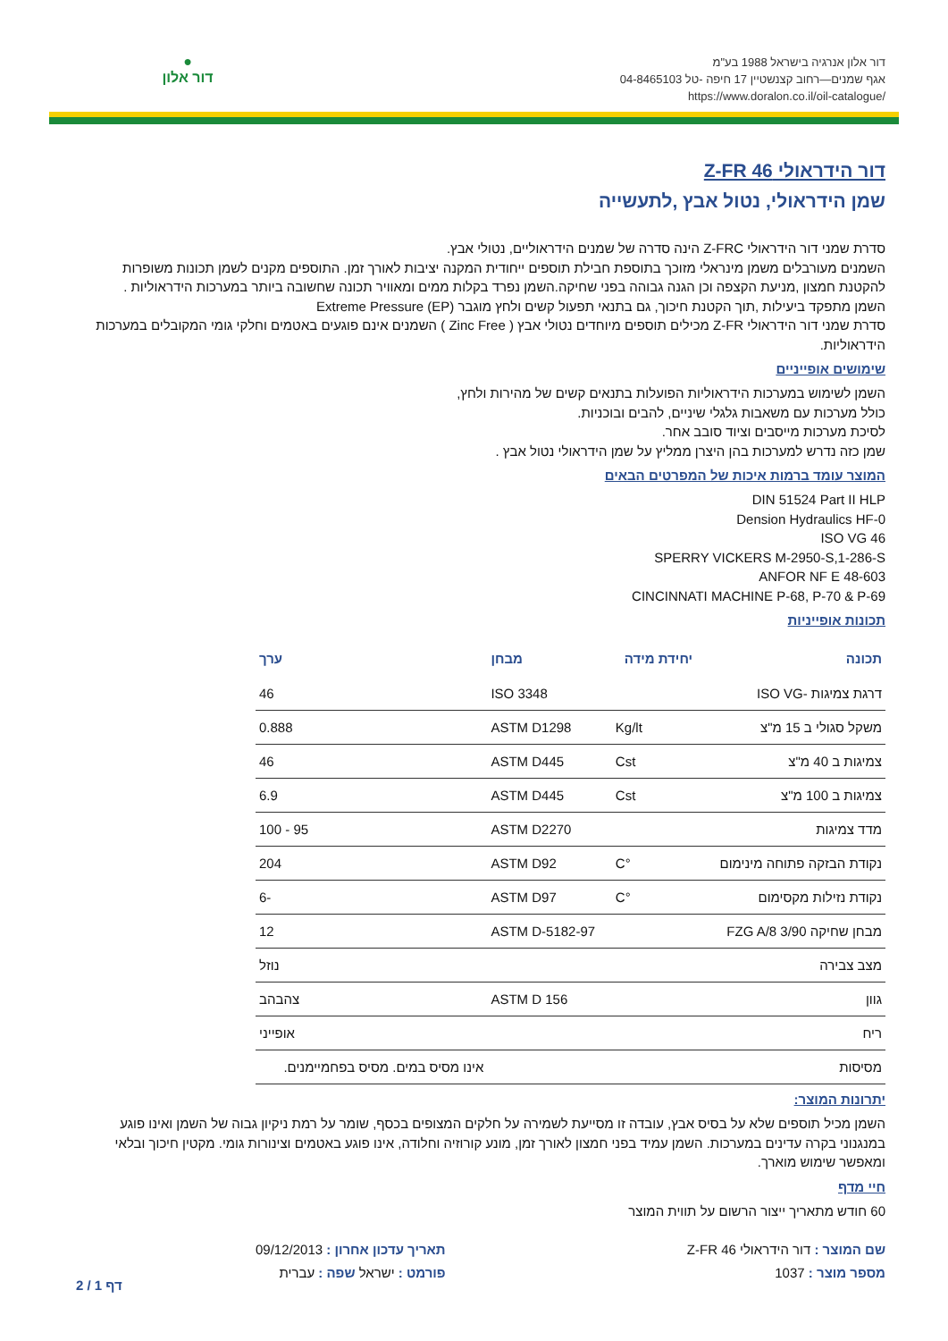דור אלון אנרגיה בישראל 1988 בע"מ
אגף שמנים—רחוב קצנשטיין 17 חיפה -טל 04-8465103
https://www.doralon.co.il/oil-catalogue/
●
דור אלון
דור הידראולי Z-FR 46
שמן הידראולי, נטול אבץ ,לתעשייה
סדרת שמני דור הידראולי Z-FRC הינה סדרה של שמנים הידראוליים, נטולי אבץ.
השמנים מעורבלים משמן מינראלי מזוכך בתוספת חבילת תוספים ייחודית המקנה יציבות לאורך זמן. התוספים מקנים לשמן תכונות משופרות להקטנת חמצון ,מניעת הקצפה וכן הגנה גבוהה בפני שחיקה.השמן נפרד בקלות ממים ומאוויר תכונה שחשובה ביותר במערכות הידראוליות .
השמן מתפקד ביעילות ,תוך הקטנת חיכוך, גם בתנאי תפעול קשים ולחץ מוגבר Extreme Pressure (EP)
סדרת שמני דור הידראולי Z-FR מכילים תוספים מיוחדים נטולי אבץ ( Zinc Free ) השמנים אינם פוגעים באטמים וחלקי גומי המקובלים במערכות הידראוליות.
שימושים אופייניים
השמן לשימוש במערכות הידראוליות הפועלות בתנאים קשים של מהירות ולחץ,
כולל מערכות עם משאבות גלגלי שיניים, להבים ובוכניות.
לסיכת מערכות מייסבים וציוד סובב אחר.
שמן כזה נדרש למערכות בהן היצרן ממליץ על שמן הידראולי נטול אבץ .
המוצר עומד ברמות איכות של המפרטים הבאים
DIN 51524 Part II HLP
Dension Hydraulics HF-0
ISO VG 46
SPERRY VICKERS M-2950-S,1-286-S
ANFOR NF E 48-603
CINCINNATI MACHINE P-68, P-70 & P-69
תכונות אופייניות
| תכונה | יחידת מידה | מבחן | ערך |
| --- | --- | --- | --- |
| דרגת צמיגות -ISO VG | | ISO 3348 | 46 |
| משקל סגולי ב 15 מ"צ | Kg/lt | ASTM D1298 | 0.888 |
| צמיגות ב 40 מ"צ | Cst | ASTM D445 | 46 |
| צמיגות ב 100 מ"צ | Cst | ASTM D445 | 6.9 |
| מדד צמיגות | | ASTM D2270 | 95 - 100 |
| נקודת הבזקה פתוחה מינימום | °C | ASTM D92 | 204 |
| נקודת נזילות מקסימום | °C | ASTM D97 | -6 |
| מבחן שחיקה FZG A/8 3/90 | | ASTM D-5182-97 | 12 |
| מצב צבירה | | | נוזל |
| גוון | | ASTM D 156 | צהבהב |
| ריח | | | אופייני |
| מסיסות | | | אינו מסיס במים. מסיס בפחמיימנים. |
יתרונות המוצר:
השמן מכיל תוספים שלא על בסיס אבץ, עובדה זו מסייעת לשמירה על חלקים המצופים בכסף, שומר על רמת ניקיון גבוה של השמן ואינו פוגע במנגנוני בקרה עדינים במערכות. השמן עמיד בפני חמצון לאורך זמן, מונע קורוזיה וחלודה, אינו פוגע באטמים וצינורות גומי. מקטין חיכוך ובלאי ומאפשר שימוש מוארך.
חיי מדף
60 חודש מתאריך ייצור הרשום על תווית המוצר
שם המוצר : דור הידראולי Z-FR 46
מספר מוצר : 1037
תאריך עדכון אחרון : 09/12/2013
פורמט : ישראל שפה : עברית
דף 1 / 2